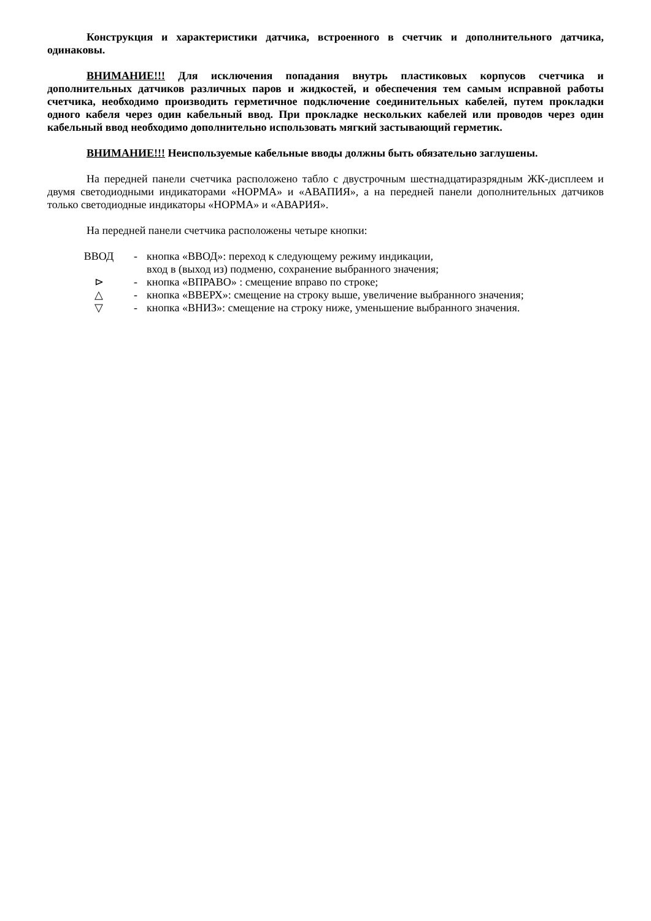Конструкция и характеристики датчика, встроенного в счетчик и дополнительного датчика, одинаковы.
ВНИМАНИЕ!!! Для исключения попадания внутрь пластиковых корпусов счетчика и дополнительных датчиков различных паров и жидкостей, и обеспечения тем самым исправной работы счетчика, необходимо производить герметичное подключение соединительных кабелей, путем прокладки одного кабеля через один кабельный ввод. При прокладке нескольких кабелей или проводов через один кабельный ввод необходимо дополнительно использовать мягкий застывающий герметик.
ВНИМАНИЕ!!! Неиспользуемые кабельные вводы должны быть обязательно заглушены.
На передней панели счетчика расположено табло с двустрочным шестнадцатиразрядным ЖК-дисплеем и двумя светодиодными индикаторами «НОРМА» и «АВАПИЯ», а на передней панели дополнительных датчиков только светодиодные индикаторы «НОРМА» и «АВАРИЯ».
На передней панели счетчика расположены четыре кнопки:
| ВВОД | - | кнопка «ВВОД»: переход к следующему режиму индикации, вход в (выход из) подменю, сохранение выбранного значения; |
| ⊳ | - | кнопка «ВПРАВО» : смещение вправо по строке; |
| △ | - | кнопка «ВВЕРХ»: смещение на строку выше, увеличение выбранного значения; |
| ▽ | - | кнопка «ВНИЗ»: смещение на строку ниже, уменьшение выбранного значения. |